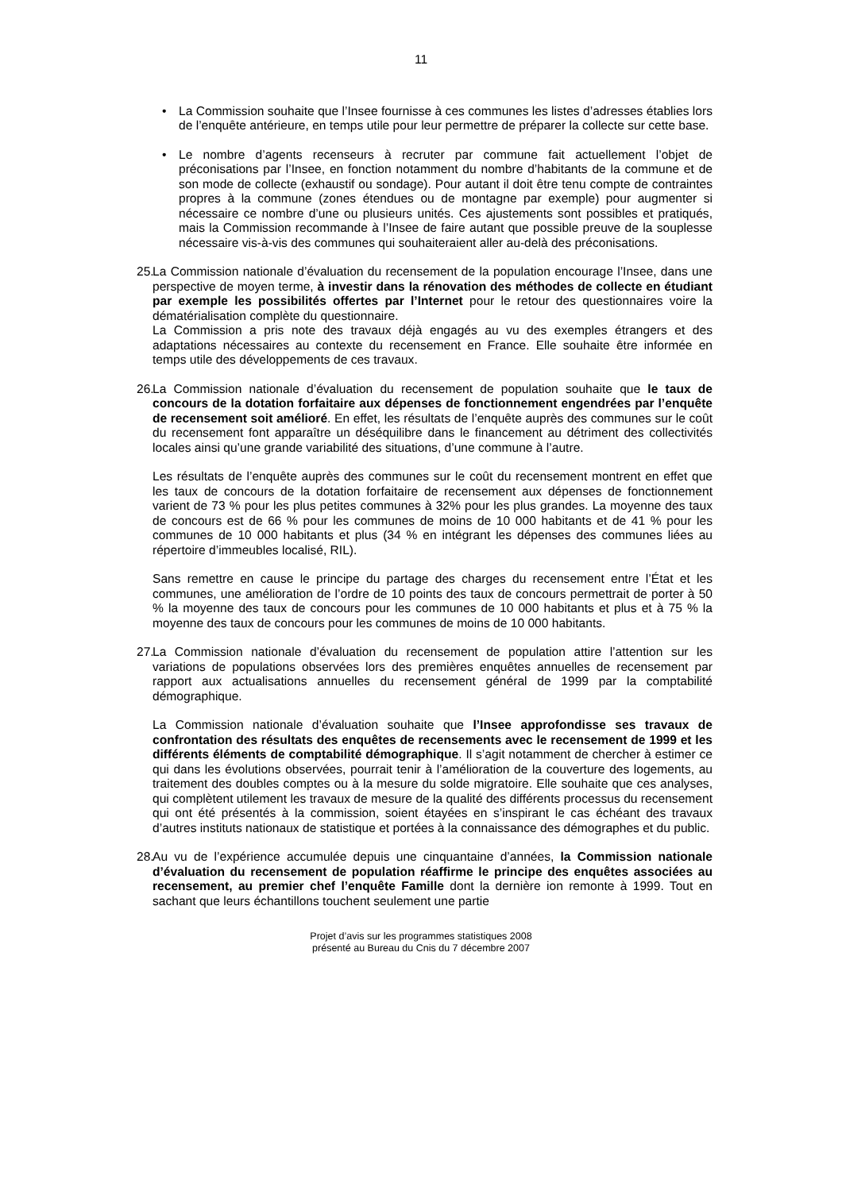11
•
La Commission souhaite que l’Insee fournisse à ces communes les listes d’adresses établies lors de l’enquête antérieure, en temps utile pour leur permettre de préparer la collecte sur cette base.
•
Le nombre d’agents recenseurs à recruter par commune fait actuellement l’objet de préconisations par l’Insee, en fonction notamment du nombre d’habitants de la commune et de son mode de collecte (exhaustif ou sondage). Pour autant il doit être tenu compte de contraintes propres à la commune (zones étendues ou de montagne par exemple) pour augmenter si nécessaire ce nombre d’une ou plusieurs unités. Ces ajustements sont possibles et pratiqués, mais la Commission recommande à l’Insee de faire autant que possible preuve de la souplesse nécessaire vis-à-vis des communes qui souhaiteraient aller au-delà des préconisations.
25.
La Commission nationale d’évaluation du recensement de la population encourage l’Insee, dans une perspective de moyen terme, à investir dans la rénovation des méthodes de collecte en étudiant par exemple les possibilités offertes par l’Internet pour le retour des questionnaires voire la dématérialisation complète du questionnaire.
La Commission a pris note des travaux déjà engagés au vu des exemples étrangers et des adaptations nécessaires au contexte du recensement en France. Elle souhaite être informée en temps utile des développements de ces travaux.
26.
La Commission nationale d’évaluation du recensement de population souhaite que le taux de concours de la dotation forfaitaire aux dépenses de fonctionnement engendrées par l’enquête de recensement soit amélioré. En effet, les résultats de l’enquête auprès des communes sur le coût du recensement font apparaître un déséquilibre dans le financement au détriment des collectivités locales ainsi qu’une grande variabilité des situations, d’une commune à l’autre.
Les résultats de l’enquête auprès des communes sur le coût du recensement montrent en effet que les taux de concours de la dotation forfaitaire de recensement aux dépenses de fonctionnement varient de 73 % pour les plus petites communes à 32% pour les plus grandes. La moyenne des taux de concours est de 66 % pour les communes de moins de 10 000 habitants et de 41 % pour les communes de 10 000 habitants et plus (34 % en intégrant les dépenses des communes liées au répertoire d’immeubles localisé, RIL).
Sans remettre en cause le principe du partage des charges du recensement entre l’État et les communes, une amélioration de l’ordre de 10 points des taux de concours permettrait de porter à 50 % la moyenne des taux de concours pour les communes de 10 000 habitants et plus et à 75 % la moyenne des taux de concours pour les communes de moins de 10 000 habitants.
27.
La Commission nationale d’évaluation du recensement de population attire l’attention sur les variations de populations observées lors des premières enquêtes annuelles de recensement par rapport aux actualisations annuelles du recensement général de 1999 par la comptabilité démographique.
La Commission nationale d’évaluation souhaite que l’Insee approfondisse ses travaux de confrontation des résultats des enquêtes de recensements avec le recensement de 1999 et les différents éléments de comptabilité démographique. Il s’agit notamment de chercher à estimer ce qui dans les évolutions observées, pourrait tenir à l’amélioration de la couverture des logements, au traitement des doubles comptes ou à la mesure du solde migratoire. Elle souhaite que ces analyses, qui complètent utilement les travaux de mesure de la qualité des différents processus du recensement qui ont été présentés à la commission, soient étayées en s’inspirant le cas échéant des travaux d’autres instituts nationaux de statistique et portées à la connaissance des démographes et du public.
28.
Au vu de l’expérience accumulée depuis une cinquantaine d’années, la Commission nationale d’évaluation du recensement de population réaffirme le principe des enquêtes associées au recensement, au premier chef l’enquête Famille dont la dernière ion remonte à 1999. Tout en sachant que leurs échantillons touchent seulement une partie
Projet d’avis sur les programmes statistiques 2008
présenté au Bureau du Cnis du 7 décembre 2007